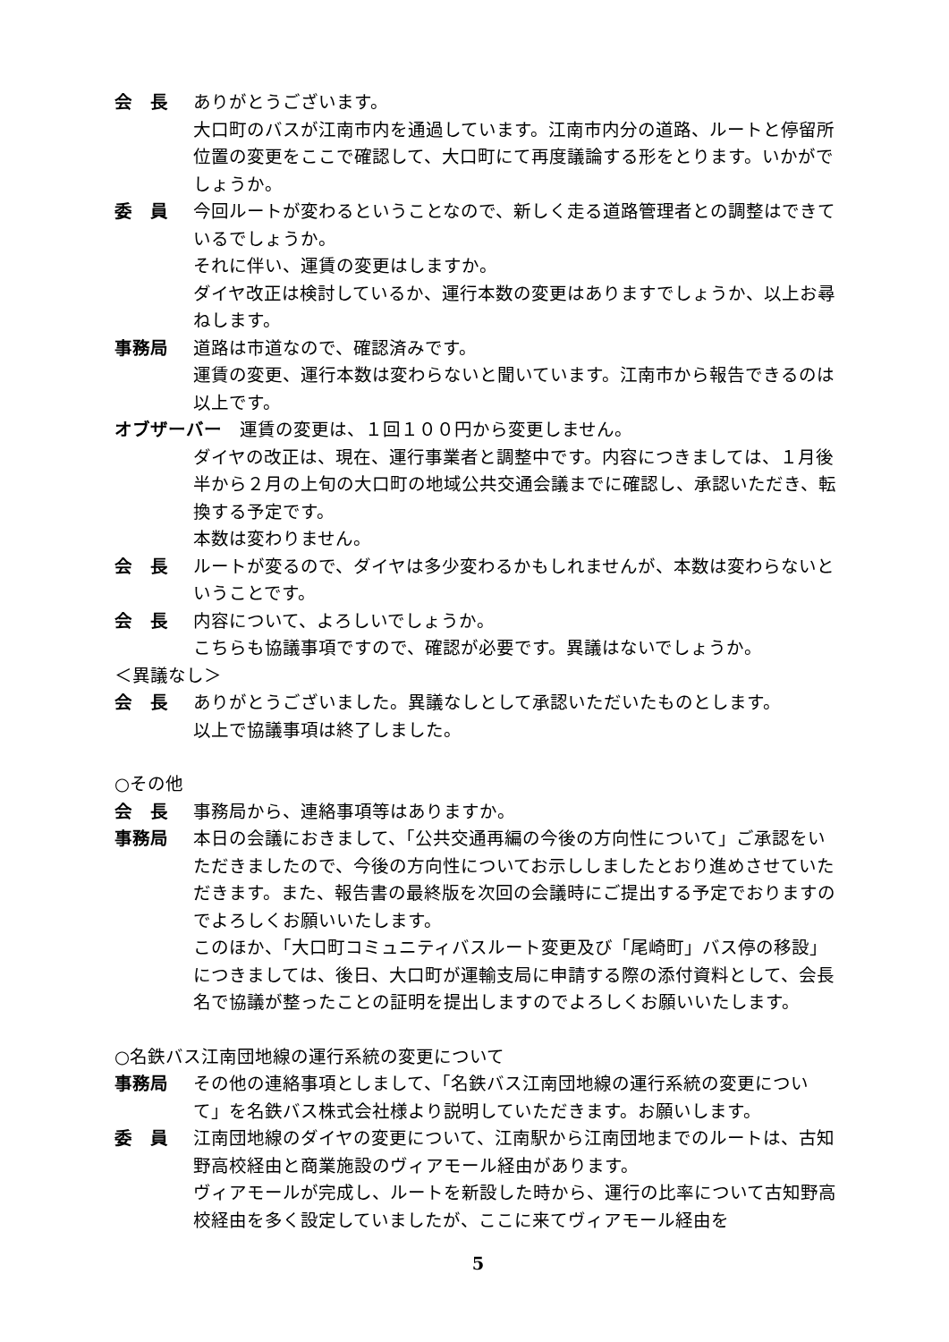会　長 ありがとうございます。
大口町のバスが江南市内を通過しています。江南市内分の道路、ルートと停留所位置の変更をここで確認して、大口町にて再度議論する形をとります。いかがでしょうか。
委　員 今回ルートが変わるということなので、新しく走る道路管理者との調整はできているでしょうか。
それに伴い、運賃の変更はしますか。
ダイヤ改正は検討しているか、運行本数の変更はありますでしょうか、以上お尋ねします。
事務局 道路は市道なので、確認済みです。
運賃の変更、運行本数は変わらないと聞いています。江南市から報告できるのは以上です。
オブザーバー　運賃の変更は、１回１００円から変更しません。
ダイヤの改正は、現在、運行事業者と調整中です。内容につきましては、１月後半から２月の上旬の大口町の地域公共交通会議までに確認し、承認いただき、転換する予定です。
本数は変わりません。
会　長 ルートが変るので、ダイヤは多少変わるかもしれませんが、本数は変わらないということです。
会　長 内容について、よろしいでしょうか。
こちらも協議事項ですので、確認が必要です。異議はないでしょうか。
＜異議なし＞
会　長 ありがとうございました。異議なしとして承認いただいたものとします。
以上で協議事項は終了しました。
○その他
会　長 事務局から、連絡事項等はありますか。
事務局 本日の会議におきまして、「公共交通再編の今後の方向性について」ご承認をいただきましたので、今後の方向性についてお示ししましたとおり進めさせていただきます。また、報告書の最終版を次回の会議時にご提出する予定でおりますのでよろしくお願いいたします。
このほか、「大口町コミュニティバスルート変更及び「尾崎町」バス停の移設」につきましては、後日、大口町が運輸支局に申請する際の添付資料として、会長名で協議が整ったことの証明を提出しますのでよろしくお願いいたします。
○名鉄バス江南団地線の運行系統の変更について
事務局 その他の連絡事項としまして、「名鉄バス江南団地線の運行系統の変更について」を名鉄バス株式会社様より説明していただきます。お願いします。
委　員 江南団地線のダイヤの変更について、江南駅から江南団地までのルートは、古知野高校経由と商業施設のヴィアモール経由があります。
ヴィアモールが完成し、ルートを新設した時から、運行の比率について古知野高校経由を多く設定していましたが、ここに来てヴィアモール経由を
5